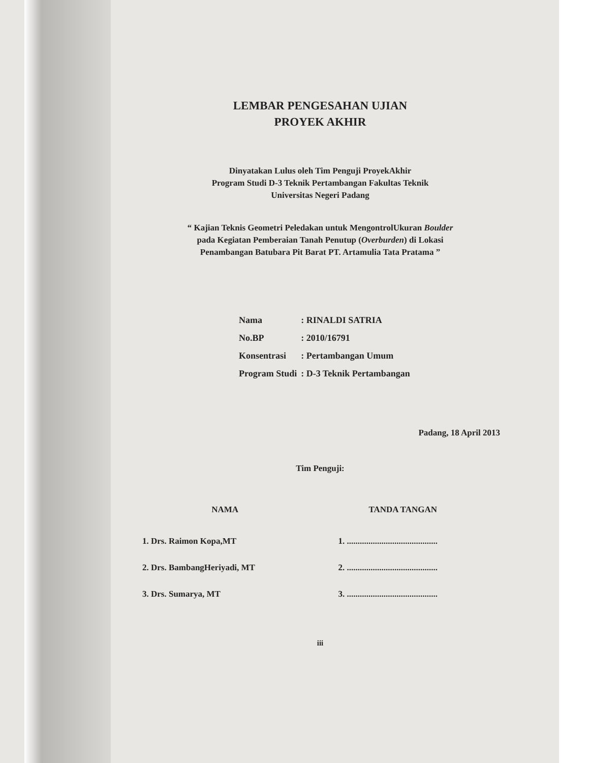LEMBAR PENGESAHAN UJIAN
PROYEK AKHIR
Dinyatakan Lulus oleh Tim Penguji ProyekAkhir
Program Studi D-3 Teknik Pertambangan Fakultas Teknik
Universitas Negeri Padang
“ Kajian Teknis Geometri Peledakan untuk MengontrolUkuran Boulder
pada Kegiatan Pemberaian Tanah Penutup (Overburden) di Lokasi
Penambangan Batubara Pit Barat PT. Artamulia Tata Pratama ”
| Nama | : RINALDI SATRIA |
| No.BP | : 2010/16791 |
| Konsentrasi | : Pertambangan Umum |
| Program Studi | : D-3 Teknik Pertambangan |
Padang, 18 April 2013
Tim Penguji:
| NAMA | TANDA TANGAN |
| --- | --- |
| 1. Drs. Raimon Kopa,MT | 1. .......................................... |
| 2. Drs. BambangHeriyadi, MT | 2. .......................................... |
| 3. Drs. Sumarya, MT | 3. .......................................... |
iii